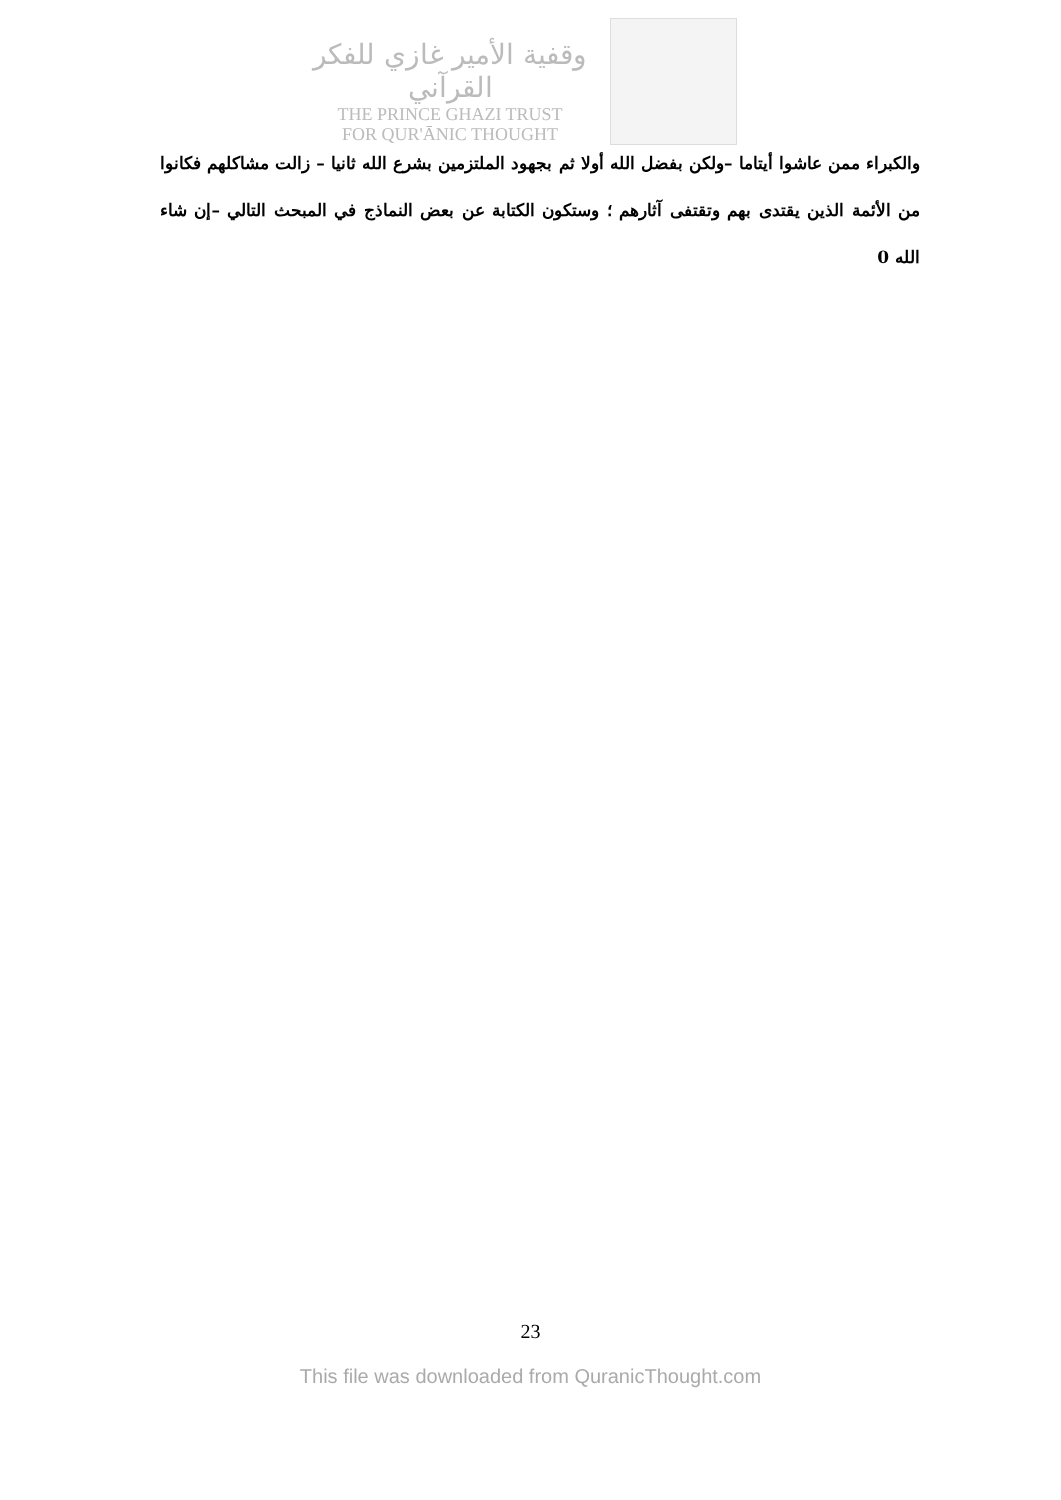وقفية الأمير غازي للفكر القرآني
THE PRINCE GHAZI TRUST
FOR QUR'ĀNIC THOUGHT
والكبراء ممن عاشوا أيتاما –ولكن بفضل الله أولا ثم بجهود الملتزمين بشرع الله ثانيا – زالت مشاكلهم فكانوا من الأئمة الذين يقتدى بهم وتقتفى آثارهم ؛ وستكون الكتابة عن بعض النماذج في المبحث التالي –إن شاء الله 0
23
This file was downloaded from QuranicThought.com